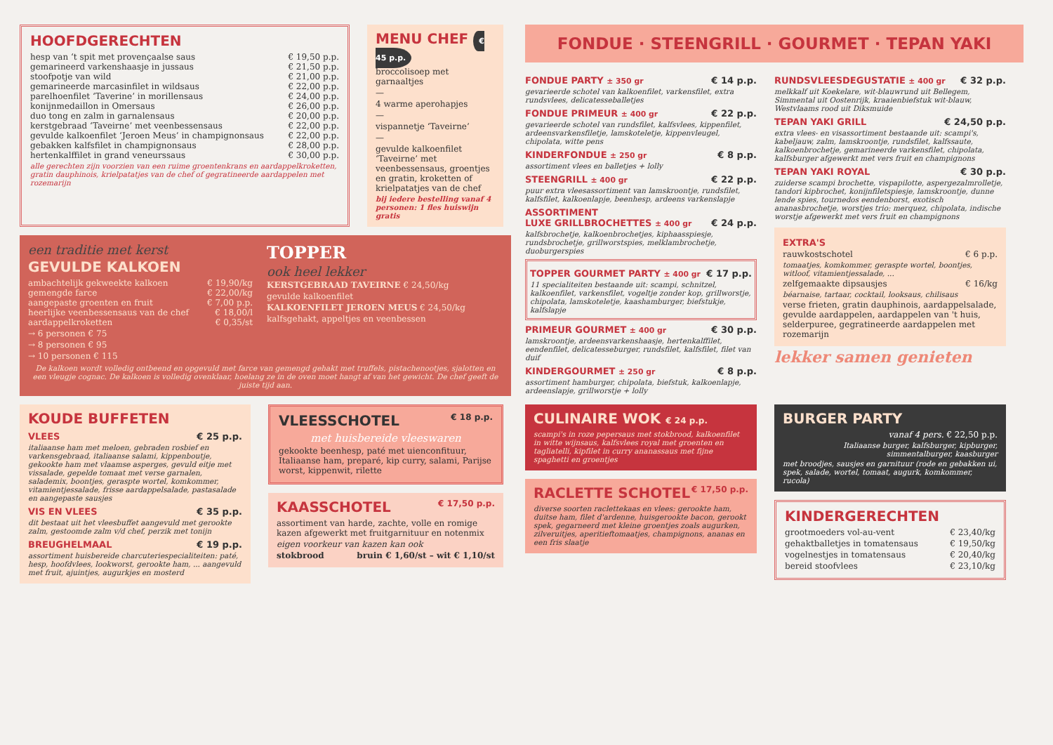HOOFDGERECHTEN
hesp van ‘t spit met provençaalse saus € 19,50 p.p.
gemarineerd varkenshaasje in jussaus € 21,50 p.p.
stoofpotje van wild € 21,00 p.p.
gemarineerde marcasinfilet in wildsaus € 22,00 p.p.
parelhoenfilet ‘Taverine’ in morillensaus € 24,00 p.p.
konijnmedaillon in Omersaus € 26,00 p.p.
duo tong en zalm in garnalensaus € 20,00 p.p.
kerstgebraad ‘Taveirne’ met veenbessensaus € 22,00 p.p.
gevulde kalkoenfilet ‘Jeroen Meus’ in champignonsaus € 22,00 p.p.
gebakken kalfsfilet in champignonsaus € 28,00 p.p.
hertenkalffilet in grand veneurssaus € 30,00 p.p.
alle gerechten zijn voorzien van een ruime groentenkrans en aardappelkroketten, gratin dauphinois, krielpatatjes van de chef of gegratineerde aardappelen met rozemarijn
MENU CHEF € 45 p.p.
broccolisoep met garnaaltjes
—
4 warme aperohapjes
—
vispannetje ‘Taveirne’
—
gevulde kalkoenfilet ‘Taveirne’ met veenbessensaus, groentjes en gratin, kroketten of krielpatatjes van de chef
bij iedere bestelling vanaf 4 personen: 1 fles huiswijn gratis
een traditie met kerst
GEVULDE KALKOEN
ambachtelijk gekweekte kalkoen € 19,90/kg
gemengde farce € 22,00/kg
aangepaste groenten en fruit € 7,00 p.p.
heerlijke veenbessensaus van de chef € 18,00/l
aardappelkroketten € 0,35/st
→ 6 personen € 75
→ 8 personen € 95
→ 10 personen € 115
TOPPER
ook heel lekker
KERSTGEBRAAD TAVEIRNE € 24,50/kg
gevulde kalkoenfilet
KALKOENFILET JEROEN MEUS € 24,50/kg
kalfsgehakt, appeltjes en veenbessen
De kalkoen wordt volledig ontbeend en opgevuld met farce van gemengd gehakt met truffels, pistachenootjes, sjalotten en een vleugje cognac. De kalkoen is volledig ovenklaar, hoelang ze in de oven moet hangt af van het gewicht. De chef geeft de juiste tijd aan.
KOUDE BUFFETEN
VLEES € 25 p.p.
italiaanse ham met meloen, gebraden rosbief en varkensgebraad, italiaanse salami, kippenboutje, gekookte ham met vlaamse asperges, gevuld eitje met vissalade, gepelde tomaat met verse garnalen, salademix, boontjes, geraspte wortel, komkommer, vitamientjessalade, frisse aardappelsalade, pastasalade en aangepaste sausjes
VIS EN VLEES € 35 p.p.
dit bestaat uit het vleesbuffet aangevuld met gerookte zalm, gestoomde zalm v/d chef, perzik met tonijn
BREUGHELMAAL € 19 p.p.
assortiment huisbereide charcuteriespecialiteiten: paté, hesp, hoofdvlees, lookworst, gerookte ham, ... aangevuld met fruit, ajuintjes, augurkjes en mosterd
VLEESSCHOTEL € 18 p.p.
met huisbereide vleeswaren
gekookte beenhesp, paté met uienconfituur, Italiaanse ham, preparé, kip curry, salami, Parijse worst, kippenwit, rilette
KAASSCHOTEL € 17,50 p.p.
assortiment van harde, zachte, volle en romige kazen afgewerkt met fruitgarnituur en notenmix
eigen voorkeur van kazen kan ook
stokbrood bruin € 1,60/st – wit € 1,10/st
FONDUE · STEENGRILL · GOURMET · TEPAN YAKI
FONDUE PARTY ± 350 gr € 14 p.p.
gevarieerde schotel van kalkoenfilet, varkensfilet, extra rundsvlees, delicatesseballetjes
FONDUE PRIMEUR ± 400 gr € 22 p.p.
gevarieerde schotel van rundsfilet, kalfsvlees, kippenfilet, ardeensvarkensfiletje, lamskoteletje, kippenvleugel, chipolata, witte pens
KINDERFONDUE ± 250 gr € 8 p.p.
assortiment vlees en balletjes + lolly
STEENGRILL ± 400 gr € 22 p.p.
puur extra vleesassortiment van lamskroontje, rundsfilet, kalfsfilet, kalkoenlapje, beenhesp, ardeens varkenslapje
ASSORTIMENT
LUXE GRILLBROCHETTES ± 400 gr € 24 p.p.
kalfsbrochetje, kalkoenbrochetjes, kiphaasspiesje, rundsbrochetje, grillworstspies, melklambrochetje, duoburgerspies
TOPPER GOURMET PARTY ± 400 gr € 17 p.p.
11 specialiteiten bestaande uit: scampi, schnitzel, kalkoenfilet, varkensfilet, vogeltje zonder kop, grillworstje, chipolata, lamskoteletje, kaashamburger, biefstukje, kalfslapje
PRIMEUR GOURMET ± 400 gr € 30 p.p.
lamskroontje, ardeensvarkenshaasje, hertenkalffilet, eendenfilet, delicatesseburger, rundsfilet, kalfsfilet, filet van duif
KINDERGOURMET ± 250 gr € 8 p.p.
assortiment hamburger, chipolata, biefstuk, kalkoenlapje, ardeenslapje, grillworstje + lolly
RUNDSVLEESDEGUSTATIE ± 400 gr € 32 p.p.
melkkalf uit Koekelare, wit-blauwrund uit Bellegem, Simmental uit Oostenrijk, kraaienbiefstuk wit-blauw, Westvlaams rood uit Diksmuide
TEPAN YAKI GRILL € 24,50 p.p.
extra vlees- en visassortiment bestaande uit: scampi's, kabeljauw, zalm, lamskroontje, rundsfilet, kalfssaute, kalkoenbrochetje, gemarineerde varkensfilet, chipolata, kalfsburger afgewerkt met vers fruit en champignons
TEPAN YAKI ROYAL € 30 p.p.
zuiderse scampi brochette, vispapilotte, aspergezalmrolletje, tandori kipbrochet, konijnfiletspiesje, lamskroontje, dunne lende spies, tournedos eendenborst, exotisch ananasbrochetje, worstjes trio: merquez, chipolata, indische worstje afgewerkt met vers fruit en champignons
EXTRA'S
rauwkostschotel € 6 p.p.
tomaatjes, komkommer, geraspte wortel, boontjes, witloof, vitamientjessalade, ...
zelfgemaakte dipsausjes € 16/kg
béarnaise, tartaar, cocktail, looksaus, chilisaus
verse frieten, gratin dauphinois, aardappelsalade, gevulde aardappelen, aardappelen van 't huis, selderpuree, gegratineerde aardappelen met rozemarijn
lekker samen genieten
CULINAIRE WOK € 24 p.p.
scampi's in roze pepersaus met stokbrood, kalkoenfilet in witte wijnsaus, kalfsvlees royal met groenten en tagliatelli, kipfilet in curry ananassaus met fijne spaghetti en groentjes
RACLETTE SCHOTEL € 17,50 p.p.
diverse soorten raclettekaas en vlees: gerookte ham, duitse ham, filet d'ardenne, huisgerookte bacon, gerookt spek, gegarneerd met kleine groentjes zoals augurken, zilveruitjes, aperitieftomaatjes, champignons, ananas en een fris slaatje
BURGER PARTY
vanaf 4 pers. € 22,50 p.p.
Italiaanse burger, kalfsburger, kipburger, simmentalburger, kaasburger
met broodjes, sausjes en garnituur (rode en gebakken ui, spek, salade, wortel, tomaat, augurk, komkommer, rucola)
KINDERGERECHTEN
grootmoeders vol-au-vent € 23,40/kg
gehaktballetjes in tomatensaus € 19,50/kg
vogelnestjes in tomatensaus € 20,40/kg
bereid stoofvlees € 23,10/kg